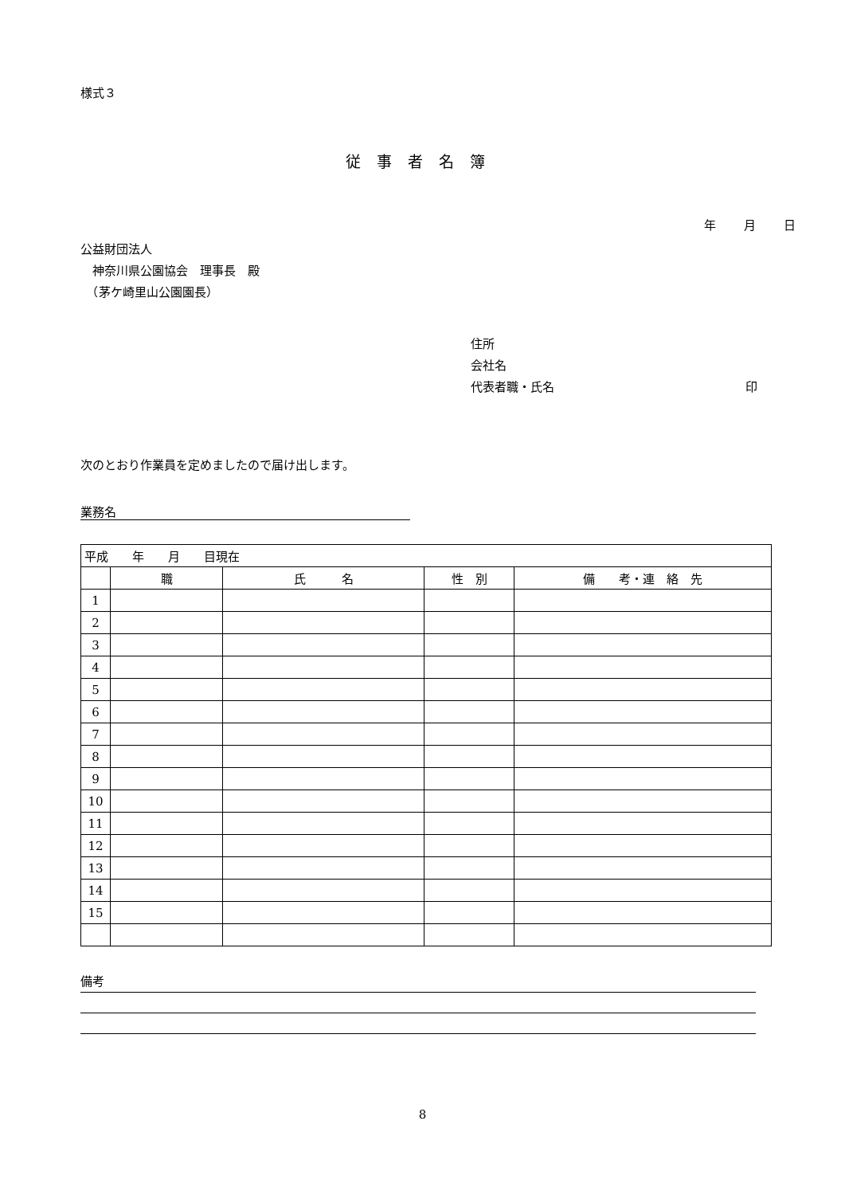様式３
従事者名簿
年 月 日
公益財団法人
　神奈川県公園協会　理事長　殿
　（茅ケ崎里山公園園長）
住所
会社名
代表者職・氏名 印
次のとおり作業員を定めましたので届け出します。
業務名
| 平成 年 月 目現在 | | | | |
| | 職 | 氏 名 | 性 別 | 備 考・連 絡 先 |
| 1 | | | | |
| 2 | | | | |
| 3 | | | | |
| 4 | | | | |
| 5 | | | | |
| 6 | | | | |
| 7 | | | | |
| 8 | | | | |
| 9 | | | | |
| 10 | | | | |
| 11 | | | | |
| 12 | | | | |
| 13 | | | | |
| 14 | | | | |
| 15 | | | | |
備考
8